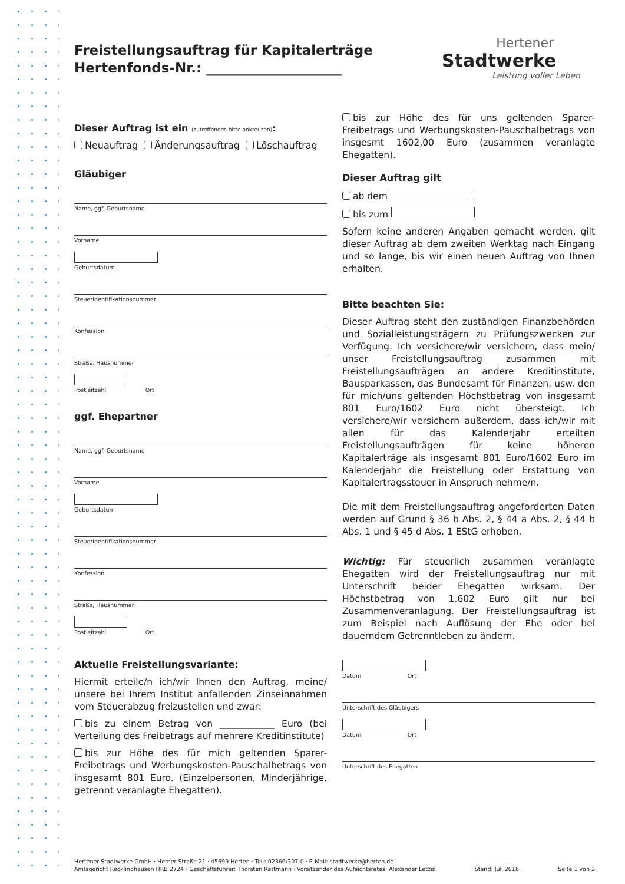Hertener
Stadtwerke
Leistung voller Leben
Freistellungsauftrag für Kapitalerträge
Hertenfonds-Nr.: ____________________
Dieser Auftrag ist ein (zutreffendes bitte ankreuzen):
Neuauftrag Änderungsauftrag Löschauftrag
Gläubiger
Name, ggf. Geburtsname
Vorname
Geburtsdatum
Steueridentifikationsnummer
Konfession
Straße, Hausnummer
Postleitzahl Ort
ggf. Ehepartner
Name, ggf. Geburtsname
Vorname
Geburtsdatum
Steueridentifikationsnummer
Konfession
Straße, Hausnummer
Postleitzahl Ort
Aktuelle Freistellungsvariante:
Hiermit erteile/n ich/wir Ihnen den Auftrag, meine/ unsere bei Ihrem Institut anfallenden Zinseinnahmen vom Steuerabzug freizustellen und zwar:
bis zu einem Betrag von ____________ Euro (bei Verteilung des Freibetrags auf mehrere Kreditinstitute)
bis zur Höhe des für mich geltenden Sparer-Freibetrags und Werbungskosten-Pauschalbetrags von insgesamt 801 Euro. (Einzelpersonen, Minderjährige, getrennt veranlagte Ehegatten).
bis zur Höhe des für uns geltenden Sparer-Freibetrags und Werbungskosten-Pauschalbetrags von insgesmt 1602,00 Euro (zusammen veranlagte Ehegatten).
Dieser Auftrag gilt
ab dem
bis zum
Sofern keine anderen Angaben gemacht werden, gilt dieser Auftrag ab dem zweiten Werktag nach Eingang und so lange, bis wir einen neuen Auftrag von Ihnen erhalten.
Bitte beachten Sie:
Dieser Auftrag steht den zuständigen Finanzbehörden und Sozialleistungsträgern zu Prüfungszwecken zur Verfügung. Ich versichere/wir versichern, dass mein/ unser Freistellungsauftrag zusammen mit Freistellungsaufträgen an andere Kreditinstitute, Bausparkassen, das Bundesamt für Finanzen, usw. den für mich/uns geltenden Höchstbetrag von insgesamt 801 Euro/1602 Euro nicht übersteigt. Ich versichere/wir versichern außerdem, dass ich/wir mit allen für das Kalenderjahr erteilten Freistellungsaufträgen für keine höheren Kapitalerträge als insgesamt 801 Euro/1602 Euro im Kalenderjahr die Freistellung oder Erstattung von Kapitalertragssteuer in Anspruch nehme/n.
Die mit dem Freistellungsauftrag angeforderten Daten werden auf Grund § 36 b Abs. 2, § 44 a Abs. 2, § 44 b Abs. 1 und § 45 d Abs. 1 EStG erhoben.
Wichtig: Für steuerlich zusammen veranlagte Ehegatten wird der Freistellungsauftrag nur mit Unterschrift beider Ehegatten wirksam. Der Höchstbetrag von 1.602 Euro gilt nur bei Zusammenveranlagung. Der Freistellungsauftrag ist zum Beispiel nach Auflösung der Ehe oder bei dauerndem Getrenntleben zu ändern.
Datum Ort
Unterschrift des Gläubigers
Datum Ort
Unterschrift des Ehegatten
Hertener Stadtwerke GmbH · Herner Straße 21 · 45699 Herten · Tel.: 02366/307-0 · E-Mail: stadtwerke@herten.de
Amtsgericht Recklinghausen HRB 2724 · Geschäftsführer: Thorsten Rattmann · Vorsitzender des Aufsichtsrates: Alexander Letzel Stand: Juli 2016 Seite 1 von 2